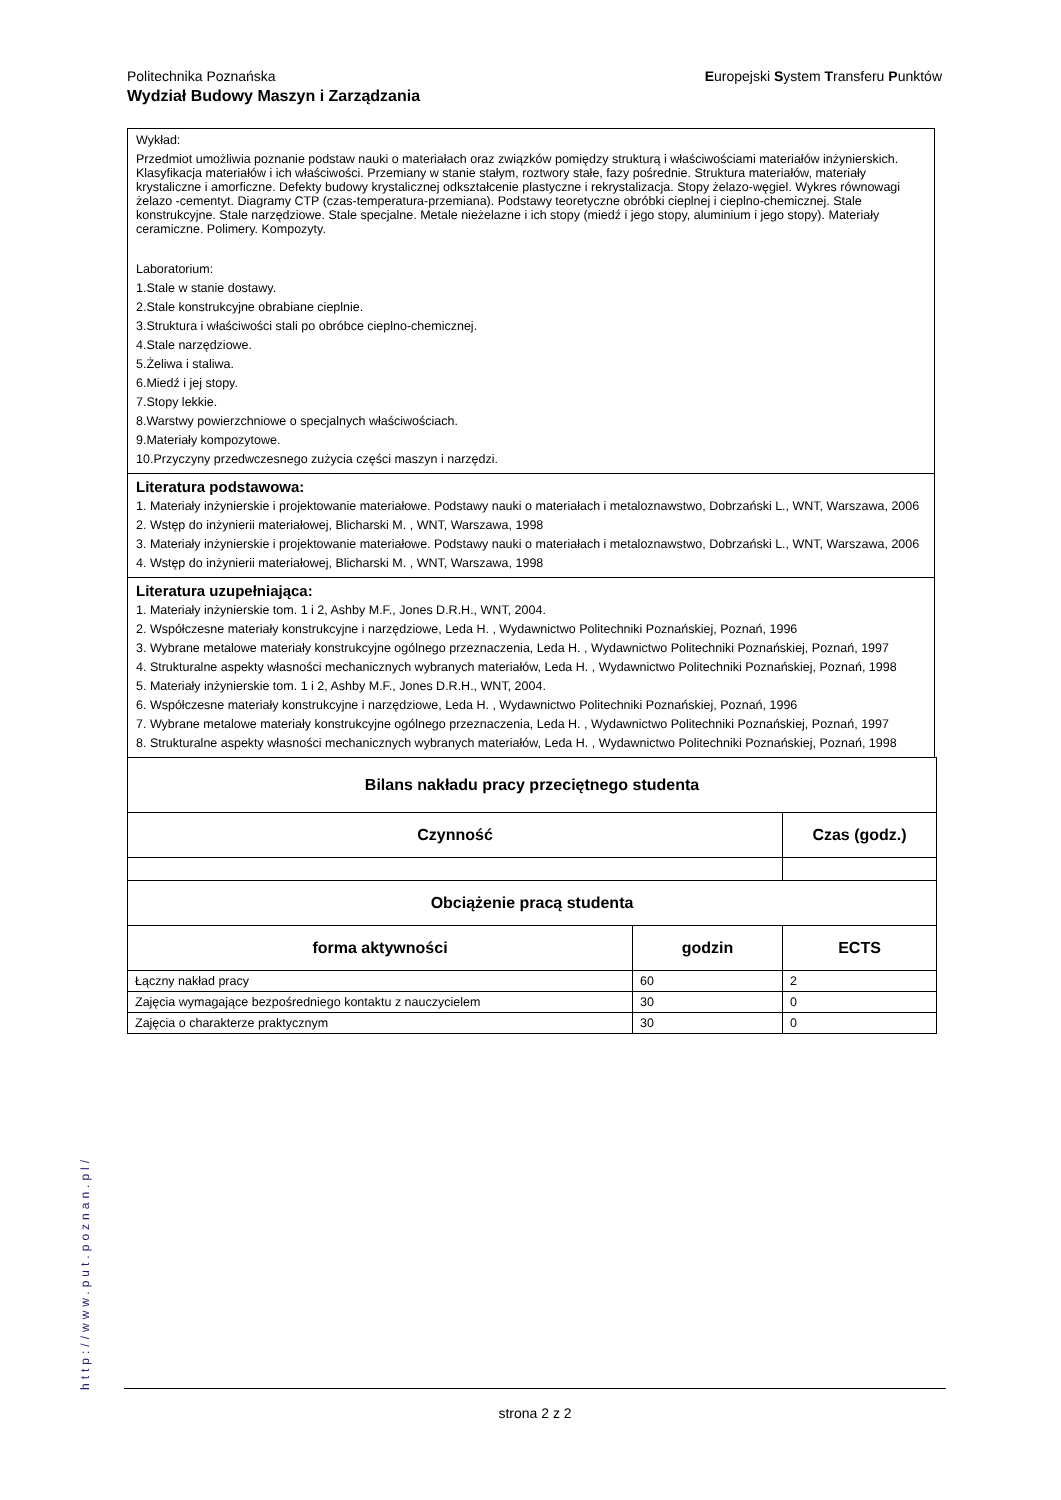Europejski System Transferu Punktów Politechnika Poznańska
Wydział Budowy Maszyn i Zarządzania
Wykład:
Przedmiot umożliwia poznanie podstaw nauki o materiałach oraz związków pomiędzy strukturą i właściwościami materiałów inżynierskich. Klasyfikacja materiałów i ich właściwości. Przemiany w stanie stałym, roztwory stałe, fazy pośrednie. Struktura materiałów, materiały krystaliczne i amorficzne. Defekty budowy krystalicznej odkształcenie plastyczne i rekrystalizacja. Stopy żelazo-węgiel. Wykres równowagi żelazo -cementyt. Diagramy CTP (czas-temperatura-przemiana). Podstawy teoretyczne obróbki cieplnej i cieplno-chemicznej. Stale konstrukcyjne. Stale narzędziowe. Stale specjalne. Metale nieżelazne i ich stopy (miedź i jego stopy, aluminium i jego stopy). Materiały ceramiczne. Polimery. Kompozyty.
Laboratorium:
1.Stale w stanie dostawy.
2.Stale konstrukcyjne obrabiane cieplnie.
3.Struktura i właściwości stali po obróbce cieplno-chemicznej.
4.Stale narzędziowe.
5.Żeliwa i staliwa.
6.Miedź i jej stopy.
7.Stopy lekkie.
8.Warstwy powierzchniowe o specjalnych właściwościach.
9.Materiały kompozytowe.
10.Przyczyny przedwczesnego zużycia części maszyn i narzędzi.
Literatura podstawowa:
1. Materiały inżynierskie i projektowanie materiałowe. Podstawy nauki o materiałach i metaloznawstwo, Dobrzański L., WNT, Warszawa, 2006
2. Wstęp do inżynierii materiałowej, Blicharski M. , WNT, Warszawa, 1998
3. Materiały inżynierskie i projektowanie materiałowe. Podstawy nauki o materiałach i metaloznawstwo, Dobrzański L., WNT, Warszawa, 2006
4. Wstęp do inżynierii materiałowej, Blicharski M. , WNT, Warszawa, 1998
Literatura uzupełniająca:
1. Materiały inżynierskie tom. 1 i 2, Ashby M.F., Jones D.R.H., WNT, 2004.
2. Współczesne materiały konstrukcyjne i narzędziowe, Leda H. , Wydawnictwo Politechniki Poznańskiej, Poznań, 1996
3. Wybrane metalowe materiały konstrukcyjne ogólnego przeznaczenia, Leda H. , Wydawnictwo Politechniki Poznańskiej, Poznań, 1997
4. Strukturalne aspekty własności mechanicznych wybranych materiałów, Leda H. , Wydawnictwo Politechniki Poznańskiej, Poznań, 1998
5. Materiały inżynierskie tom. 1 i 2, Ashby M.F., Jones D.R.H., WNT, 2004.
6. Współczesne materiały konstrukcyjne i narzędziowe, Leda H. , Wydawnictwo Politechniki Poznańskiej, Poznań, 1996
7. Wybrane metalowe materiały konstrukcyjne ogólnego przeznaczenia, Leda H. , Wydawnictwo Politechniki Poznańskiej, Poznań, 1997
8. Strukturalne aspekty własności mechanicznych wybranych materiałów, Leda H. , Wydawnictwo Politechniki Poznańskiej, Poznań, 1998
| Bilans nakładu pracy przeciętnego studenta | | |
| --- | --- | --- |
| Czynność | | Czas (godz.) |
| Obciążenie pracą studenta | | |
| forma aktywności | godzin | ECTS |
| Łączny nakład pracy | 60 | 2 |
| Zajęcia wymagające bezpośredniego kontaktu z nauczycielem | 30 | 0 |
| Zajęcia o charakterze praktycznym | 30 | 0 |
http://www.put.poznan.pl/
strona 2 z 2